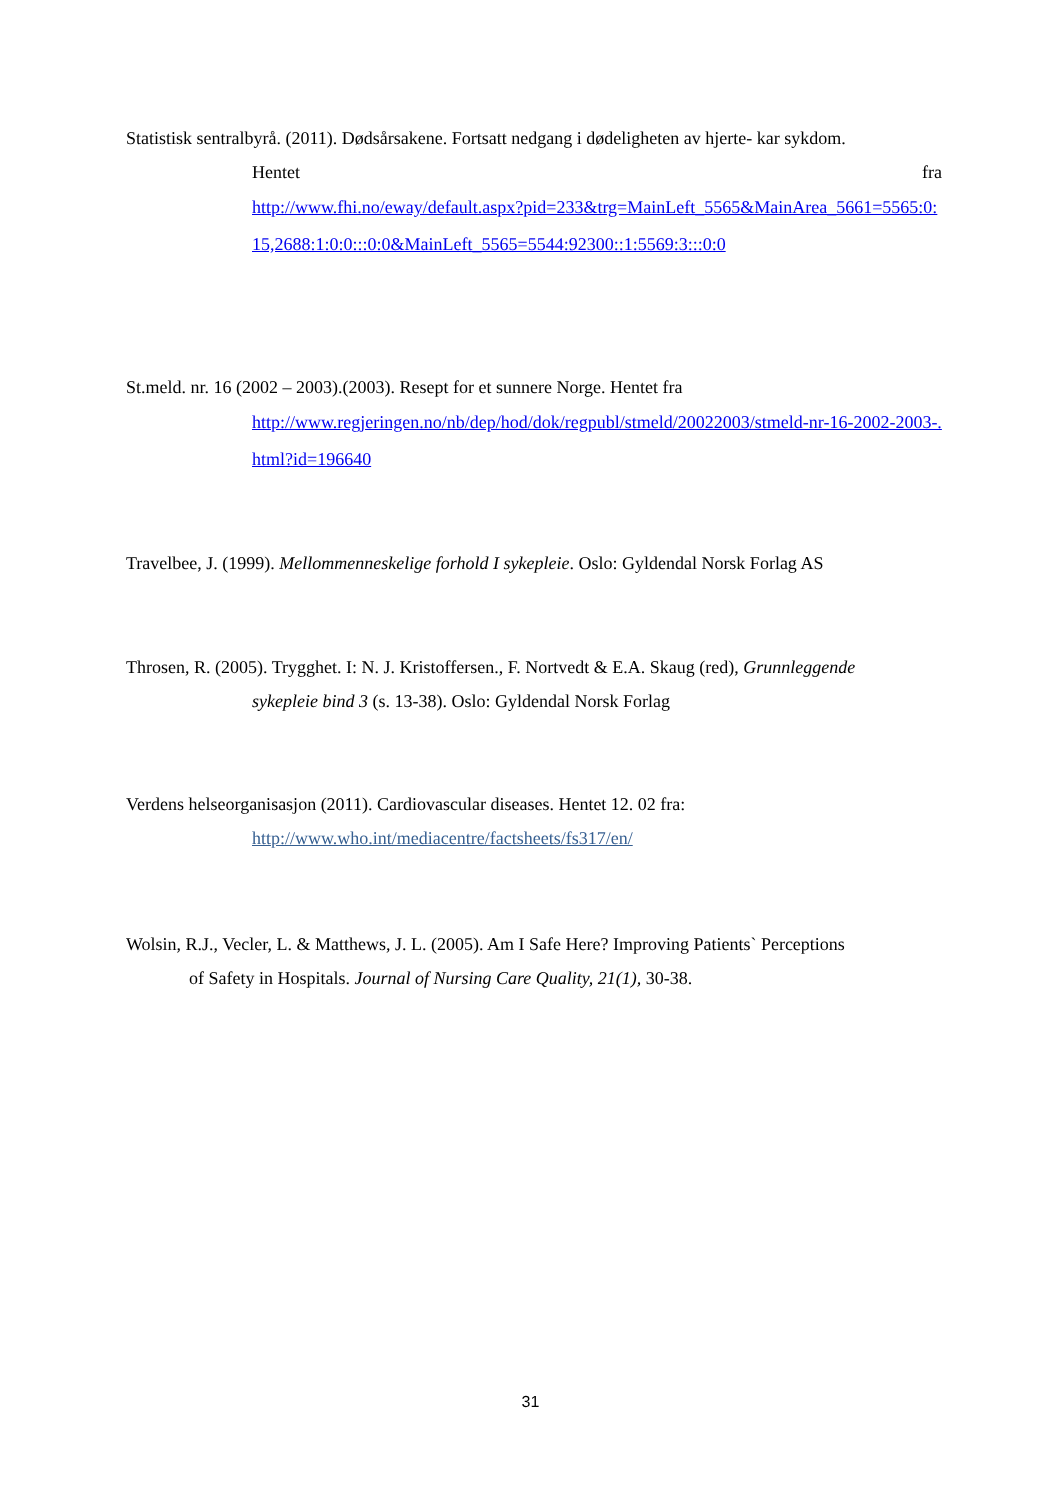Statistisk sentralbyrå. (2011). Dødsårsakene. Fortsatt nedgang i dødeligheten av hjerte- kar sykdom.
Hentet fra
http://www.fhi.no/eway/default.aspx?pid=233&trg=MainLeft_5565&MainArea_5661=5565:0:15,2688:1:0:0:::0:0&MainLeft_5565=5544:92300::1:5569:3:::0:0
St.meld. nr. 16 (2002 – 2003).(2003). Resept for et sunnere Norge. Hentet fra
http://www.regjeringen.no/nb/dep/hod/dok/regpubl/stmeld/20022003/stmeld-nr-16-2002-2003-.html?id=196640
Travelbee, J. (1999). Mellommenneskelige forhold I sykepleie. Oslo: Gyldendal Norsk Forlag AS
Throsen, R. (2005). Trygghet. I: N. J. Kristoffersen., F. Nortvedt & E.A. Skaug (red), Grunnleggende
sykepleie bind 3 (s. 13-38). Oslo: Gyldendal Norsk Forlag
Verdens helseorganisasjon (2011). Cardiovascular diseases. Hentet 12. 02 fra:
http://www.who.int/mediacentre/factsheets/fs317/en/
Wolsin, R.J., Vecler, L. & Matthews, J. L. (2005). Am I Safe Here? Improving Patients` Perceptions
of Safety in Hospitals. Journal of Nursing Care Quality, 21(1), 30-38.
31